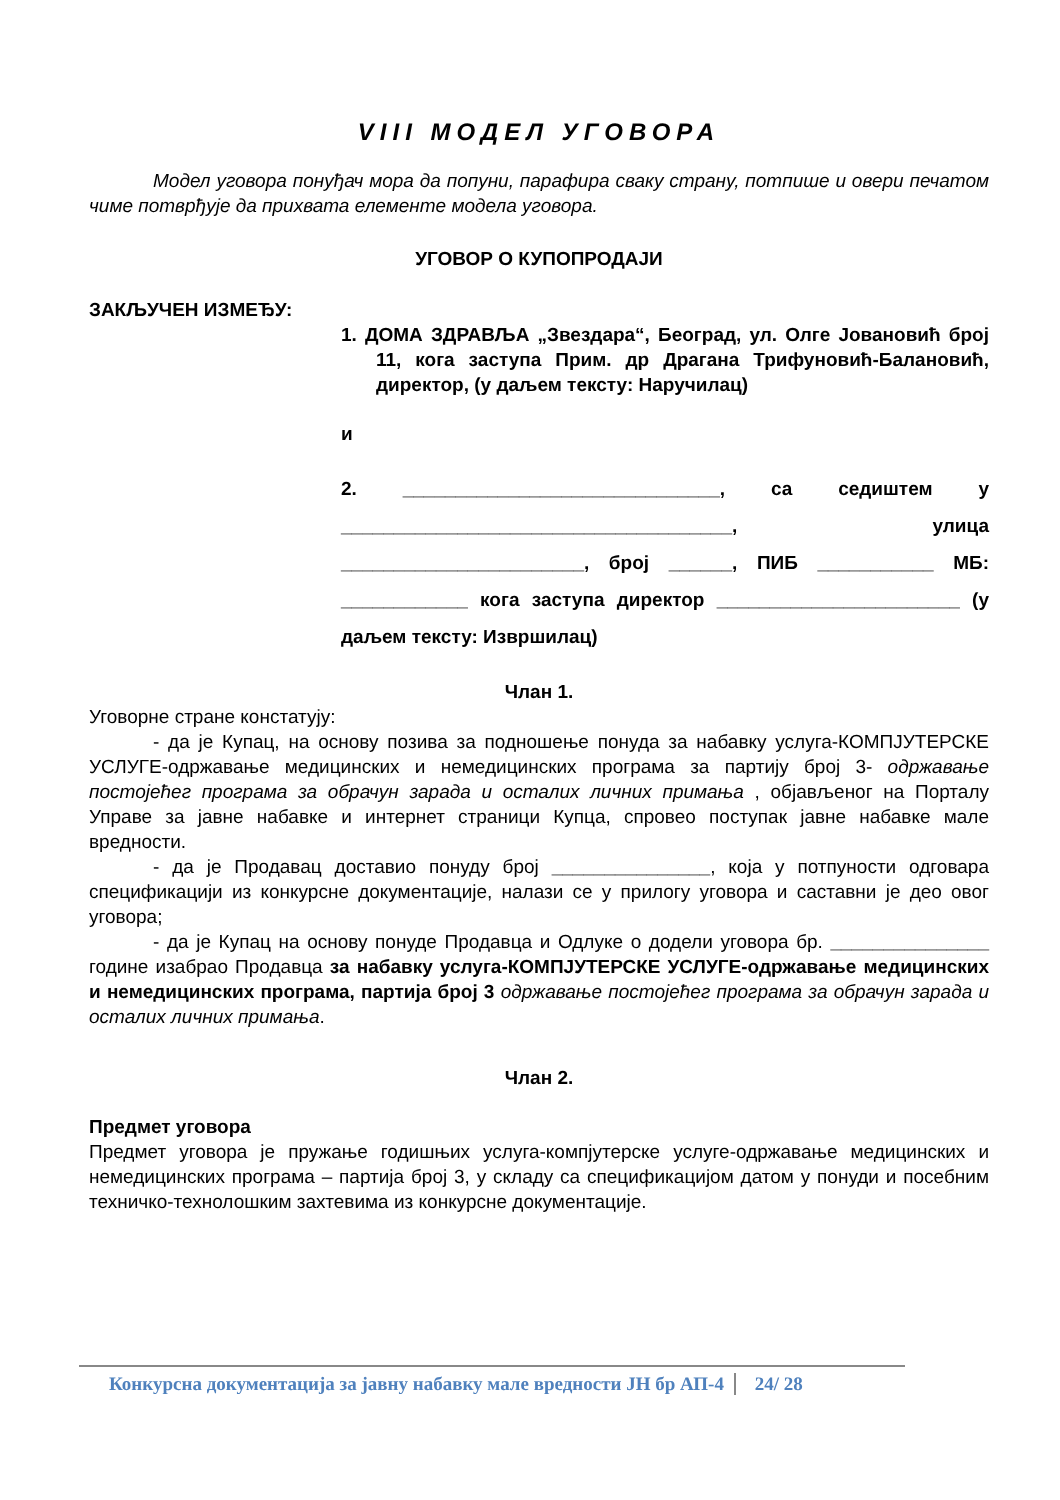VIII МОДЕЛ УГОВОРА
Модел уговора понуђач мора да попуни, парафира сваку страну, потпише и овери печатом чиме потврђује да прихвата елементе модела уговора.
УГОВОР О КУПОПРОДАЈИ
ЗАКЉУЧЕН ИЗМЕЂУ:
1. ДОМА ЗДРАВЉА „Звездара“, Београд, ул. Олге Јовановић број 11, кога заступа Прим. др Драгана Трифуновић-Балановић, директор, (у даљем тексту: Наручилац)
и
2. ______________________________, са седиштем у _____________________________________, улица _______________________, број ______, ПИБ ___________ МБ: ____________ кога заступа директор _______________________ (у даљем тексту: Извршилац)
Члан 1.
Уговорне стране констатују:
- да је Купац, на основу позива за подношење понуда за набавку услуга-КОМПЈУТЕРСКЕ УСЛУГЕ-одржавање медицинских и немедицинских програма за партију број 3- одржавање постојећег програма за обрачун зарада и осталих личних примања , објављеног на Порталу Управе за јавне набавке и интернет страници Купца, спровео поступак јавне набавке мале вредности.
- да је Продавац доставио понуду број _______________, која у потпуности одговара спецификацији из конкурсне документације, налази се у прилогу уговора и саставни је део овог уговора;
- да је Купац на основу понуде Продавца и Одлуке о додели уговора бр. _______________ године изабрао Продавца за набавку услуга-КОМПЈУТЕРСКЕ УСЛУГЕ-одржавање медицинских и немедицинских програма, партија број 3 одржавање постојећег програма за обрачун зарада и осталих личних примања.
Члан 2.
Предмет уговора
Предмет уговора је пружање годишњих услуга-компјутерске услуге-одржавање медицинских и немедицинских програма – партија број 3, у складу са спецификацијом датом у понуди и посебним техничко-технолошким захтевима из конкурсне документације.
Конкурсна документација за јавну набавку мале вредности ЈН бр АП-4 24/ 28